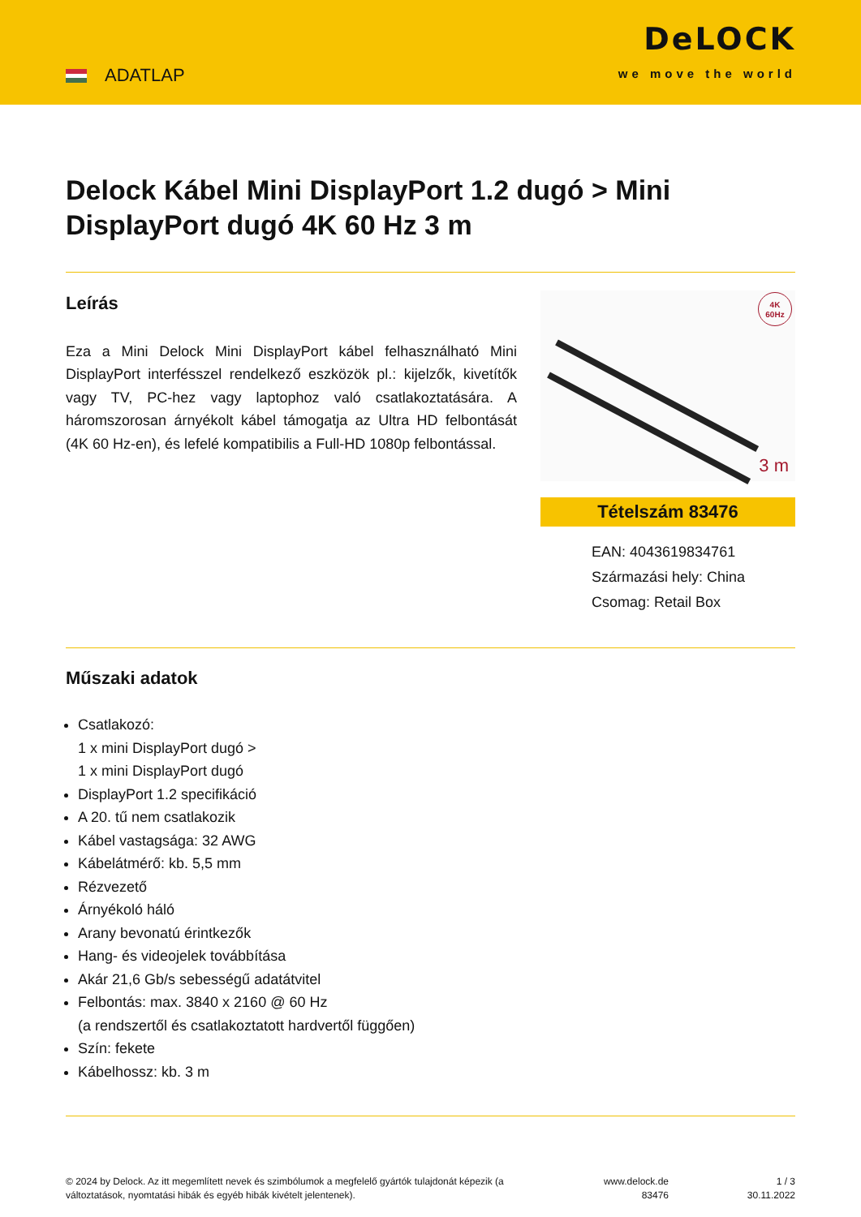ADATLAP
DeLOCK
we move the world
Delock Kábel Mini DisplayPort 1.2 dugó > Mini DisplayPort dugó 4K 60 Hz 3 m
Leírás
Eza a Mini Delock Mini DisplayPort kábel felhasználható Mini DisplayPort interfésszel rendelkező eszközök pl.: kijelzők, kivetítők vagy TV, PC-hez vagy laptophoz való csatlakoztatására. A háromszorosan árnyékolt kábel támogatja az Ultra HD felbontását (4K 60 Hz-en), és lefelé kompatibilis a Full-HD 1080p felbontással.
4K
60Hz
3 m
Tételszám 83476
EAN: 4043619834761
Származási hely: China
Csomag: Retail Box
Műszaki adatok
Csatlakozó:
1 x mini DisplayPort dugó >
1 x mini DisplayPort dugó
DisplayPort 1.2 specifikáció
A 20. tű nem csatlakozik
Kábel vastagsága: 32 AWG
Kábelátmérő: kb. 5,5 mm
Rézvezető
Árnyékoló háló
Arany bevonatú érintkezők
Hang- és videojelek továbbítása
Akár 21,6 Gb/s sebességű adatátvitel
Felbontás: max. 3840 x 2160 @ 60 Hz
(a rendszertől és csatlakoztatott hardvertől függően)
Szín: fekete
Kábelhossz: kb. 3 m
© 2024 by Delock. Az itt megemlített nevek és szimbólumok a megfelelő gyártók tulajdonát képezik (a változtatások, nyomtatási hibák és egyéb hibák kivételt jelentenek).
www.delock.de
83476
1 / 3
30.11.2022